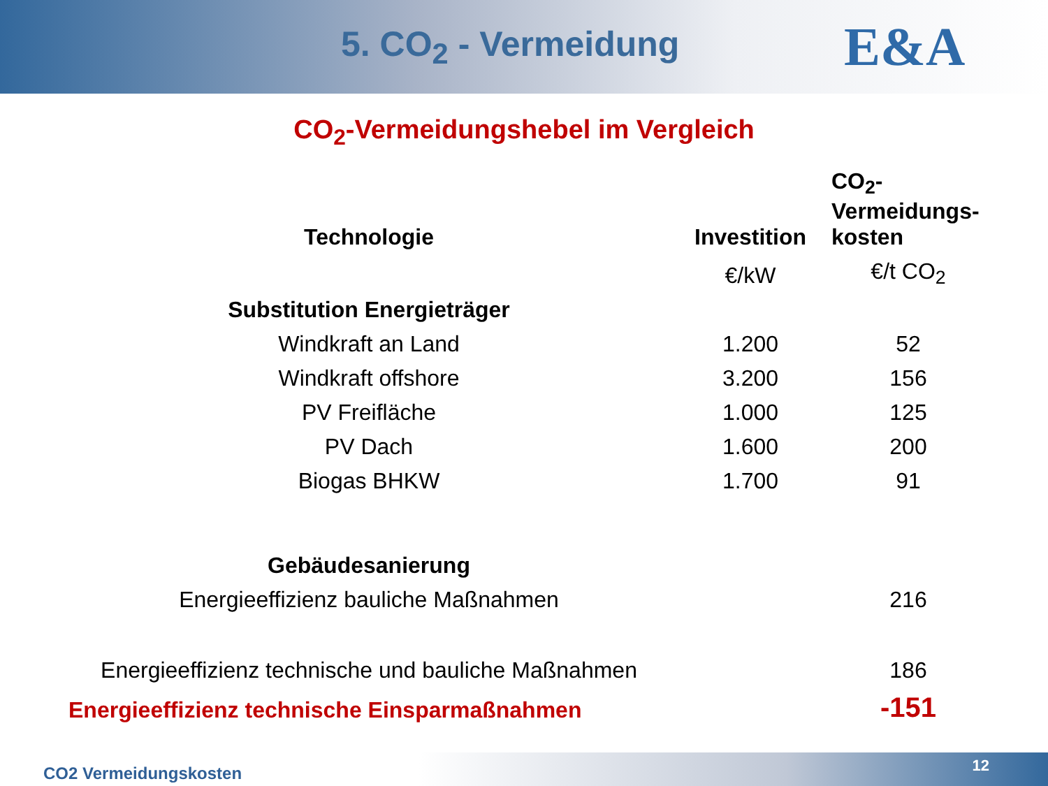5. CO<sub>2</sub> - Vermeidung
E&A
CO<sub>2</sub>-Vermeidungshebel im Vergleich
| Technologie | Investition | CO<sub>2</sub>- Vermeidungs- kosten |
| --- | --- | --- |
| | €/kW | €/t CO<sub>2</sub> |
| Substitution Energieträger | | |
| Windkraft an Land | 1.200 | 52 |
| Windkraft offshore | 3.200 | 156 |
| PV Freifläche | 1.000 | 125 |
| PV Dach | 1.600 | 200 |
| Biogas BHKW | 1.700 | 91 |
| Gebäudesanierung | | |
| Energieeffizienz bauliche Maßnahmen | | 216 |
| Energieeffizienz technische und bauliche Maßnahmen | | 186 |
| Energieeffizienz technische Einsparmaßnahmen | | -151 |
CO2 Vermeidungskosten 12